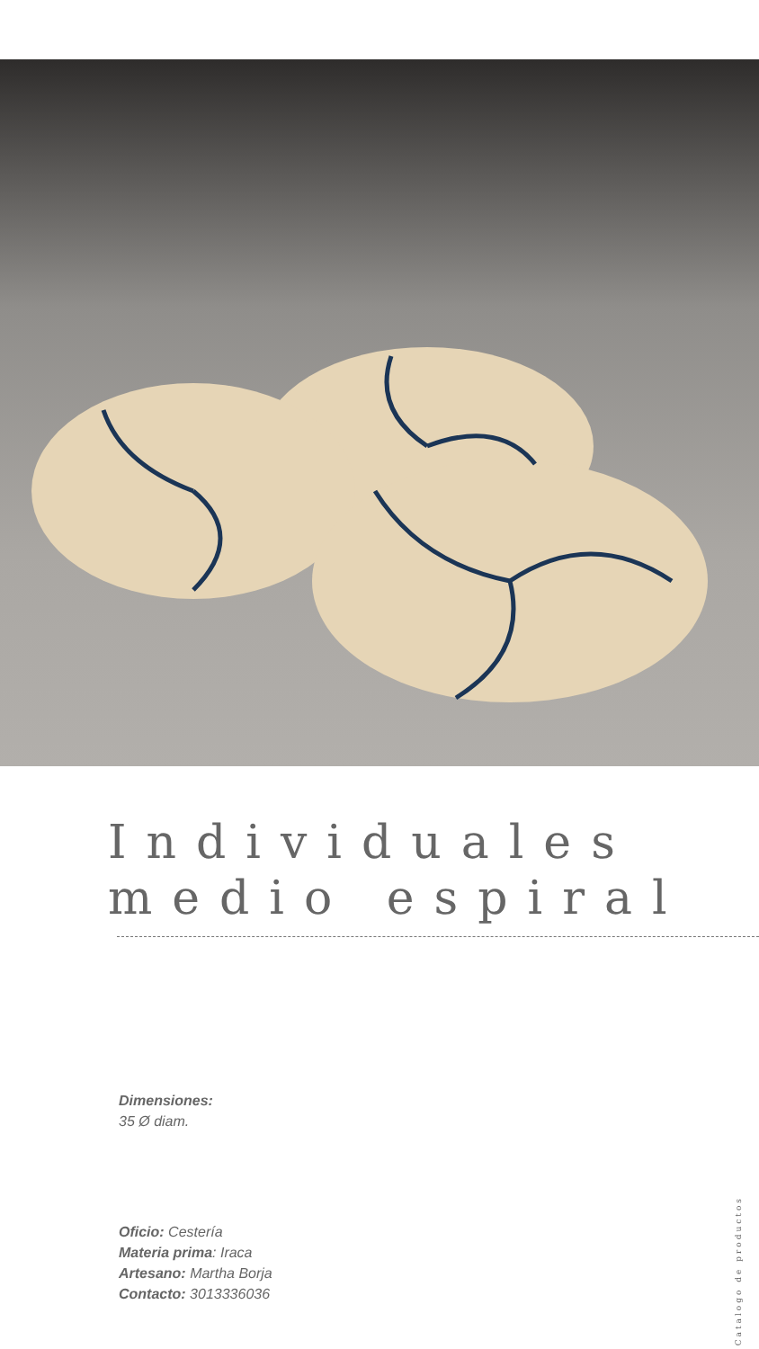Individuales medio espiral
Dimensiones:
35 Ø diam.
Oficio: Cestería
Materia prima: Iraca
Artesano: Martha Borja
Contacto: 3013336036
Catalogo de productos